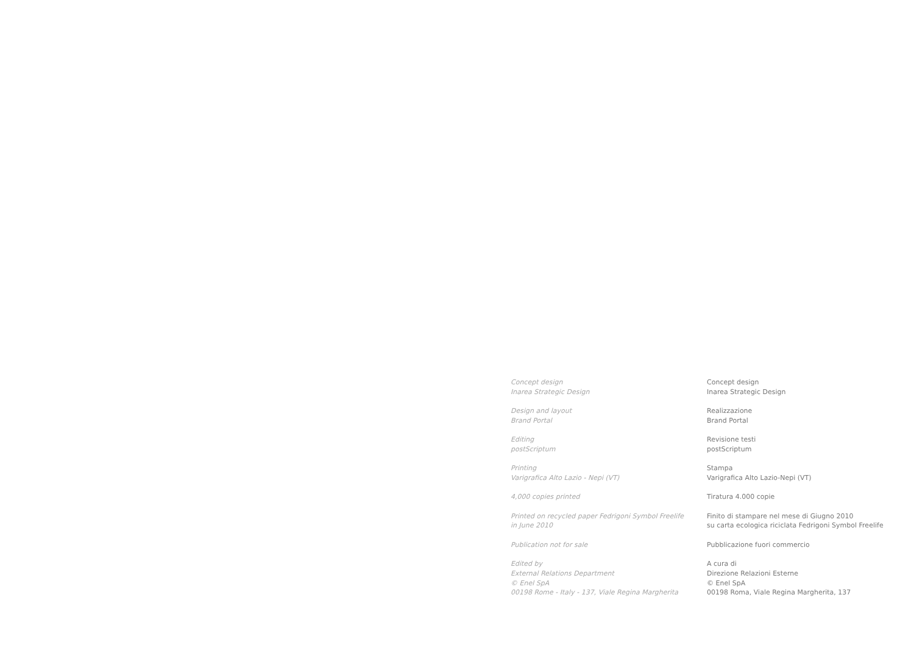Concept design
Inarea Strategic Design
Design and layout
Brand Portal
Editing
postScriptum
Printing
Varigrafica Alto Lazio - Nepi (VT)
4,000 copies printed
Printed on recycled paper Fedrigoni Symbol Freelife
in June 2010
Publication not for sale
Edited by
External Relations Department
© Enel SpA
00198 Rome - Italy - 137, Viale Regina Margherita
Concept design
Inarea Strategic Design
Realizzazione
Brand Portal
Revisione testi
postScriptum
Stampa
Varigrafica Alto Lazio-Nepi (VT)
Tiratura 4.000 copie
Finito di stampare nel mese di Giugno 2010
su carta ecologica riciclata Fedrigoni Symbol Freelife
Pubblicazione fuori commercio
A cura di
Direzione Relazioni Esterne
© Enel SpA
00198 Roma, Viale Regina Margherita, 137